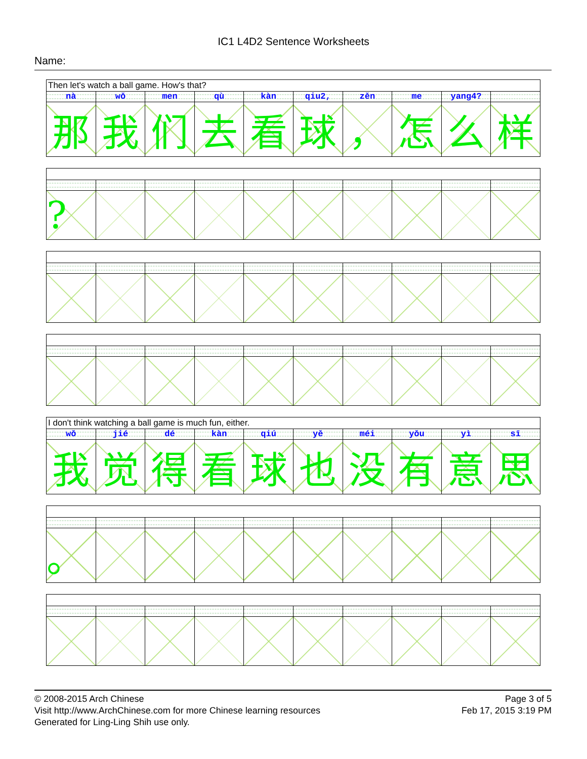IC1 L4D2 Sentence Worksheets
Name:
| Then let's watch a ball game. How's that? | | | | | | | | | |
| nà | wǒ | men | qù | kàn | qiu2, | zěn | me | yang4? | |
| 那 | 我 | 们 | 去 | 看 | 球 | ， | 怎 | 么 | 样 |
| ? | | | | | | | | | |
| I don't think watching a ball game is much fun, either. | | | | | | | | | |
| wǒ | jié | dé | kàn | qiú | yě | méi | yǒu | yì | sī |
| 我 | 觉 | 得 | 看 | 球 | 也 | 没 | 有 | 意 | 思 |
| 。 | | | | | | | | | |
© 2008-2015 Arch Chinese
Visit http://www.ArchChinese.com for more Chinese learning resources
Generated for Ling-Ling Shih use only.
Page 3 of 5
Feb 17, 2015 3:19 PM